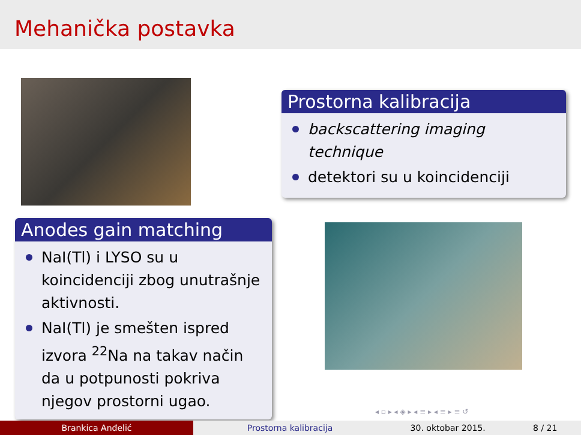Mehanička postavka
Prostorna kalibracija
backscattering imaging technique
detektori su u koincidenciji
Anodes gain matching
NaI(Tl) i LYSO su u koincidenciji zbog unutrašnje aktivnosti.
NaI(Tl) je smešten ispred izvora <sup>22</sup>Na na takav način da u potpunosti pokriva njegov prostorni ugao.
◂ ▫ ▸ ◂ ◈ ▸ ◂ ≡ ▸ ◂ ≡ ▸ ≡ ↺
Brankica Anđelić Prostorna kalibracija 30. oktobar 2015. 8 / 21